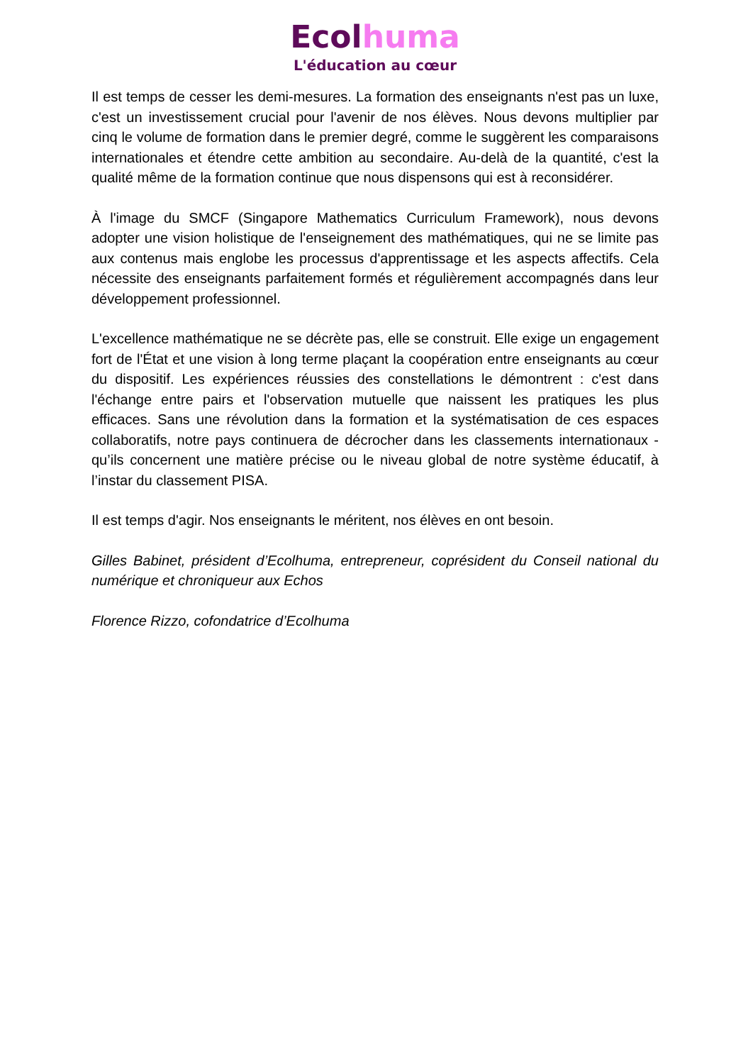Ecol huma
L'éducation au cœur
Il est temps de cesser les demi-mesures. La formation des enseignants n'est pas un luxe, c'est un investissement crucial pour l'avenir de nos élèves. Nous devons multiplier par cinq le volume de formation dans le premier degré, comme le suggèrent les comparaisons internationales et étendre cette ambition au secondaire. Au-delà de la quantité, c'est la qualité même de la formation continue que nous dispensons qui est à reconsidérer.
À l'image du SMCF (Singapore Mathematics Curriculum Framework), nous devons adopter une vision holistique de l'enseignement des mathématiques, qui ne se limite pas aux contenus mais englobe les processus d'apprentissage et les aspects affectifs. Cela nécessite des enseignants parfaitement formés et régulièrement accompagnés dans leur développement professionnel.
L'excellence mathématique ne se décrète pas, elle se construit. Elle exige un engagement fort de l'État et une vision à long terme plaçant la coopération entre enseignants au cœur du dispositif. Les expériences réussies des constellations le démontrent : c'est dans l'échange entre pairs et l'observation mutuelle que naissent les pratiques les plus efficaces. Sans une révolution dans la formation et la systématisation de ces espaces collaboratifs, notre pays continuera de décrocher dans les classements internationaux - qu’ils concernent une matière précise ou le niveau global de notre système éducatif, à l’instar du classement PISA.
Il est temps d'agir. Nos enseignants le méritent, nos élèves en ont besoin.
Gilles Babinet, président d’Ecolhuma, entrepreneur, coprésident du Conseil national du numérique et chroniqueur aux Echos
Florence Rizzo, cofondatrice d’Ecolhuma